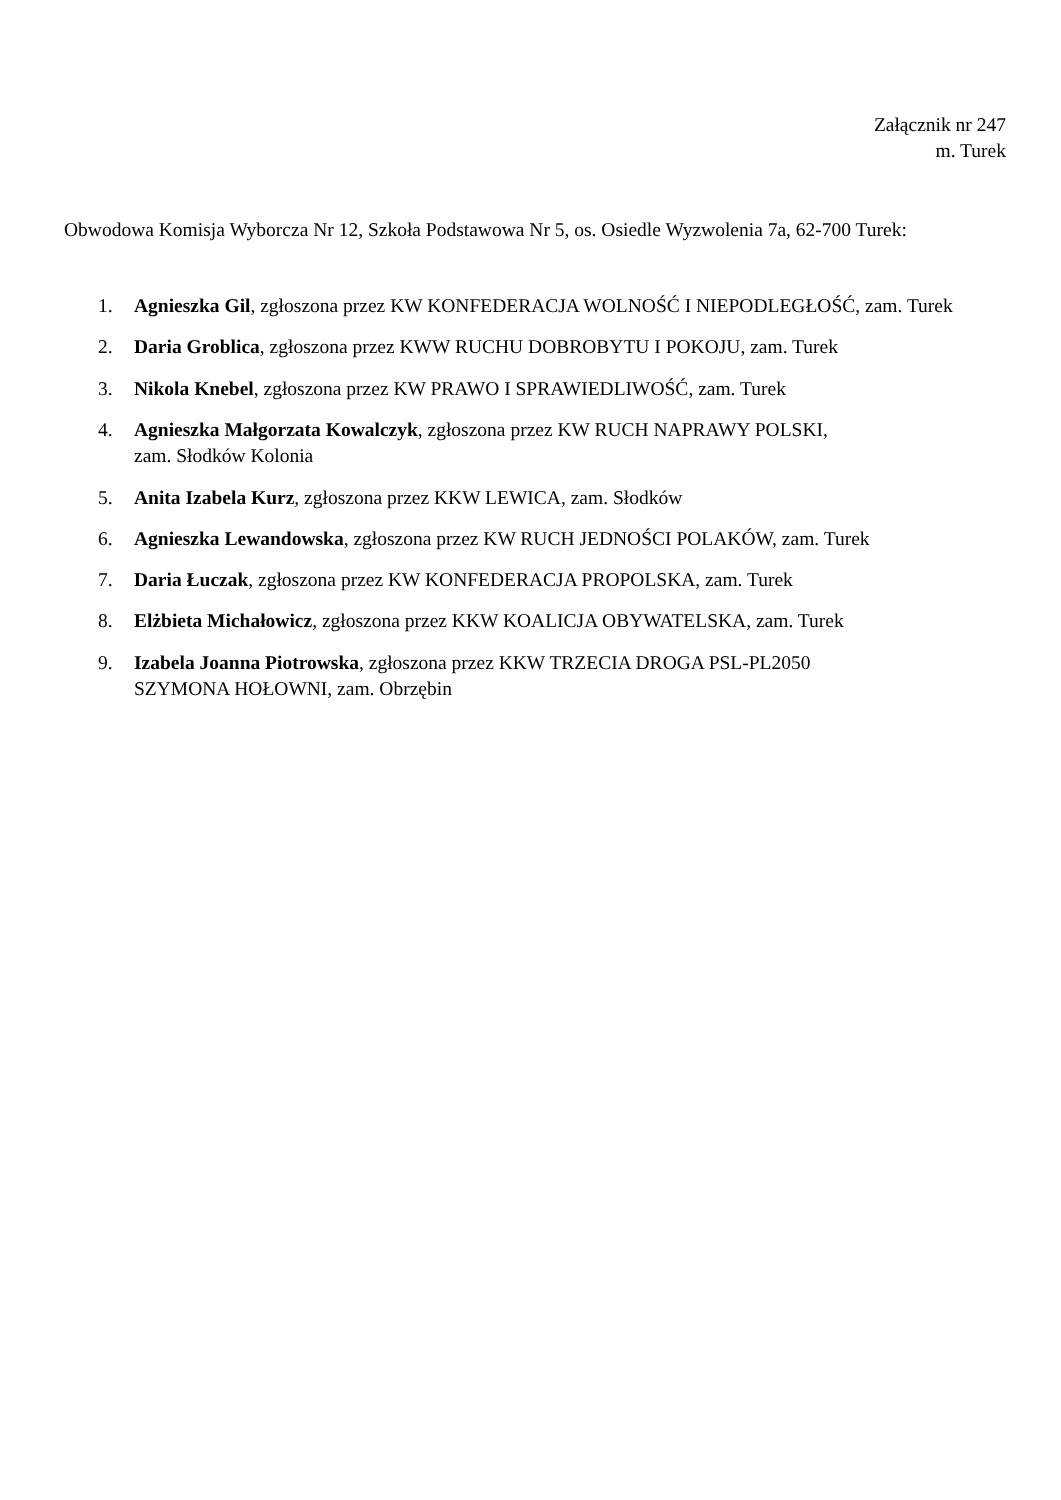Załącznik nr 247
m. Turek
Obwodowa Komisja Wyborcza Nr 12, Szkoła Podstawowa Nr 5, os. Osiedle Wyzwolenia 7a, 62-700 Turek:
1. Agnieszka Gil, zgłoszona przez KW KONFEDERACJA WOLNOŚĆ I NIEPODLEGŁOŚĆ, zam. Turek
2. Daria Groblica, zgłoszona przez KWW RUCHU DOBROBYTU I POKOJU, zam. Turek
3. Nikola Knebel, zgłoszona przez KW PRAWO I SPRAWIEDLIWOŚĆ, zam. Turek
4. Agnieszka Małgorzata Kowalczyk, zgłoszona przez KW RUCH NAPRAWY POLSKI,
zam. Słodków Kolonia
5. Anita Izabela Kurz, zgłoszona przez KKW LEWICA, zam. Słodków
6. Agnieszka Lewandowska, zgłoszona przez KW RUCH JEDNOŚCI POLAKÓW, zam. Turek
7. Daria Łuczak, zgłoszona przez KW KONFEDERACJA PROPOLSKA, zam. Turek
8. Elżbieta Michałowicz, zgłoszona przez KKW KOALICJA OBYWATELSKA, zam. Turek
9. Izabela Joanna Piotrowska, zgłoszona przez KKW TRZECIA DROGA PSL-PL2050
SZYMONA HOŁOWNI, zam. Obrzębin